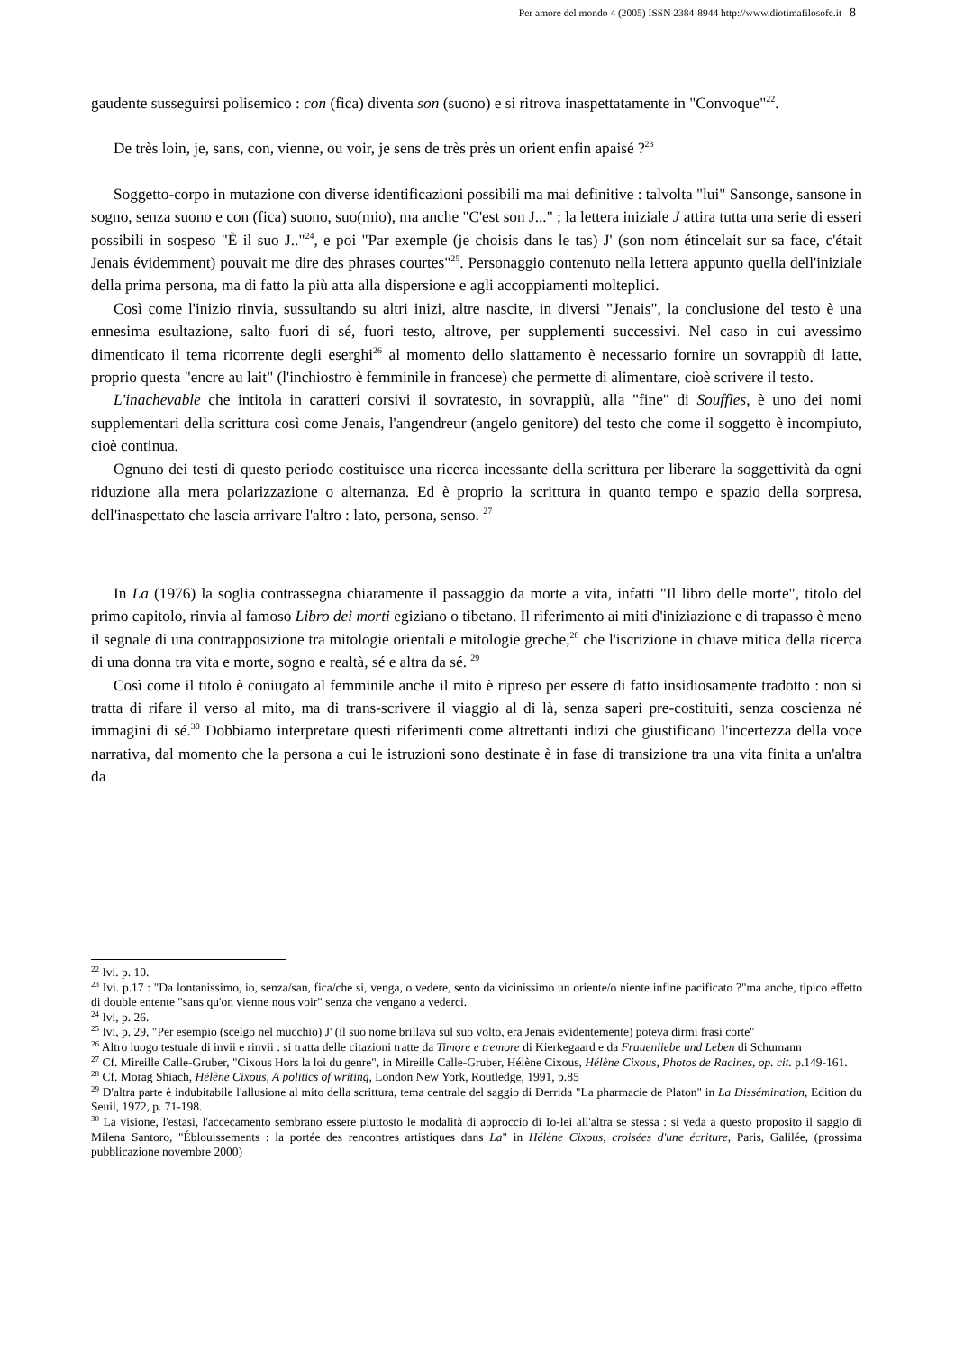Per amore del mondo 4 (2005) ISSN 2384-8944 http://www.diotimafilosofe.it 8
gaudente susseguirsi polisemico : con (fica) diventa son (suono) e si ritrova inaspettatamente in "Convoque"<sup>22</sup>.
De très loin, je, sans, con, vienne, ou voir, je sens de très près un orient enfin apaisé ?<sup>23</sup>
Soggetto-corpo in mutazione con diverse identificazioni possibili ma mai definitive : talvolta "lui" Sansonge, sansone in sogno, senza suono e con (fica) suono, suo(mio), ma anche "C'est son J..." ; la lettera iniziale J attira tutta una serie di esseri possibili in sospeso "È il suo J.."<sup>24</sup>, e poi "Par exemple (je choisis dans le tas) J' (son nom étincelait sur sa face, c'était Jenais évidemment) pouvait me dire des phrases courtes"<sup>25</sup>. Personaggio contenuto nella lettera appunto quella dell'iniziale della prima persona, ma di fatto la più atta alla dispersione e agli accoppiamenti molteplici.
Così come l'inizio rinvia, sussultando su altri inizi, altre nascite, in diversi "Jenais", la conclusione del testo è una ennesima esultazione, salto fuori di sé, fuori testo, altrove, per supplementi successivi. Nel caso in cui avessimo dimenticato il tema ricorrente degli eserghi<sup>26</sup> al momento dello slattamento è necessario fornire un sovrappiù di latte, proprio questa "encre au lait" (l'inchiostro è femminile in francese) che permette di alimentare, cioè scrivere il testo.
L'inachevable che intitola in caratteri corsivi il sovratesto, in sovrappiù, alla "fine" di Souffles, è uno dei nomi supplementari della scrittura così come Jenais, l'angendreur (angelo genitore) del testo che come il soggetto è incompiuto, cioè continua.
Ognuno dei testi di questo periodo costituisce una ricerca incessante della scrittura per liberare la soggettività da ogni riduzione alla mera polarizzazione o alternanza. Ed è proprio la scrittura in quanto tempo e spazio della sorpresa, dell'inaspettato che lascia arrivare l'altro : lato, persona, senso. <sup>27</sup>
In La (1976) la soglia contrassegna chiaramente il passaggio da morte a vita, infatti "Il libro delle morte", titolo del primo capitolo, rinvia al famoso Libro dei morti egiziano o tibetano. Il riferimento ai miti d'iniziazione e di trapasso è meno il segnale di una contrapposizione tra mitologie orientali e mitologie greche,<sup>28</sup> che l'iscrizione in chiave mitica della ricerca di una donna tra vita e morte, sogno e realtà, sé e altra da sé. <sup>29</sup>
Così come il titolo è coniugato al femminile anche il mito è ripreso per essere di fatto insidiosamente tradotto : non si tratta di rifare il verso al mito, ma di trans-scrivere il viaggio al di là, senza saperi pre-costituiti, senza coscienza né immagini di sé.<sup>30</sup> Dobbiamo interpretare questi riferimenti come altrettanti indizi che giustificano l'incertezza della voce narrativa, dal momento che la persona a cui le istruzioni sono destinate è in fase di transizione tra una vita finita a un'altra da
<sup>22</sup> Ivi. p. 10.
<sup>23</sup> Ivi. p.17 : "Da lontanissimo, io, senza/san, fica/che si, venga, o vedere, sento da vicinissimo un oriente/o niente infine pacificato ?"ma anche, tipico effetto di double entente "sans qu'on vienne nous voir" senza che vengano a vederci.
<sup>24</sup> Ivi, p. 26.
<sup>25</sup> Ivi, p. 29, "Per esempio (scelgo nel mucchio) J' (il suo nome brillava sul suo volto, era Jenais evidentemente) poteva dirmi frasi corte"
<sup>26</sup> Altro luogo testuale di invii e rinvii : si tratta delle citazioni tratte da Timore e tremore di Kierkegaard e da Frauenliebe und Leben di Schumann
<sup>27</sup> Cf. Mireille Calle-Gruber, "Cixous Hors la loi du genre", in Mireille Calle-Gruber, Hélène Cixous, Hélène Cixous, Photos de Racines, op. cit. p.149-161.
<sup>28</sup> Cf. Morag Shiach, Hélène Cixous, A politics of writing, London New York, Routledge, 1991, p.85
<sup>29</sup> D'altra parte è indubitabile l'allusione al mito della scrittura, tema centrale del saggio di Derrida "La pharmacie de Platon" in La Dissémination, Edition du Seuil, 1972, p. 71-198.
<sup>30</sup> La visione, l'estasi, l'accecamento sembrano essere piuttosto le modalità di approccio di Io-lei all'altra se stessa : si veda a questo proposito il saggio di Milena Santoro, "Éblouissements : la portée des rencontres artistiques dans La" in Hélène Cixous, croisées d'une écriture, Paris, Galilée, (prossima pubblicazione novembre 2000)